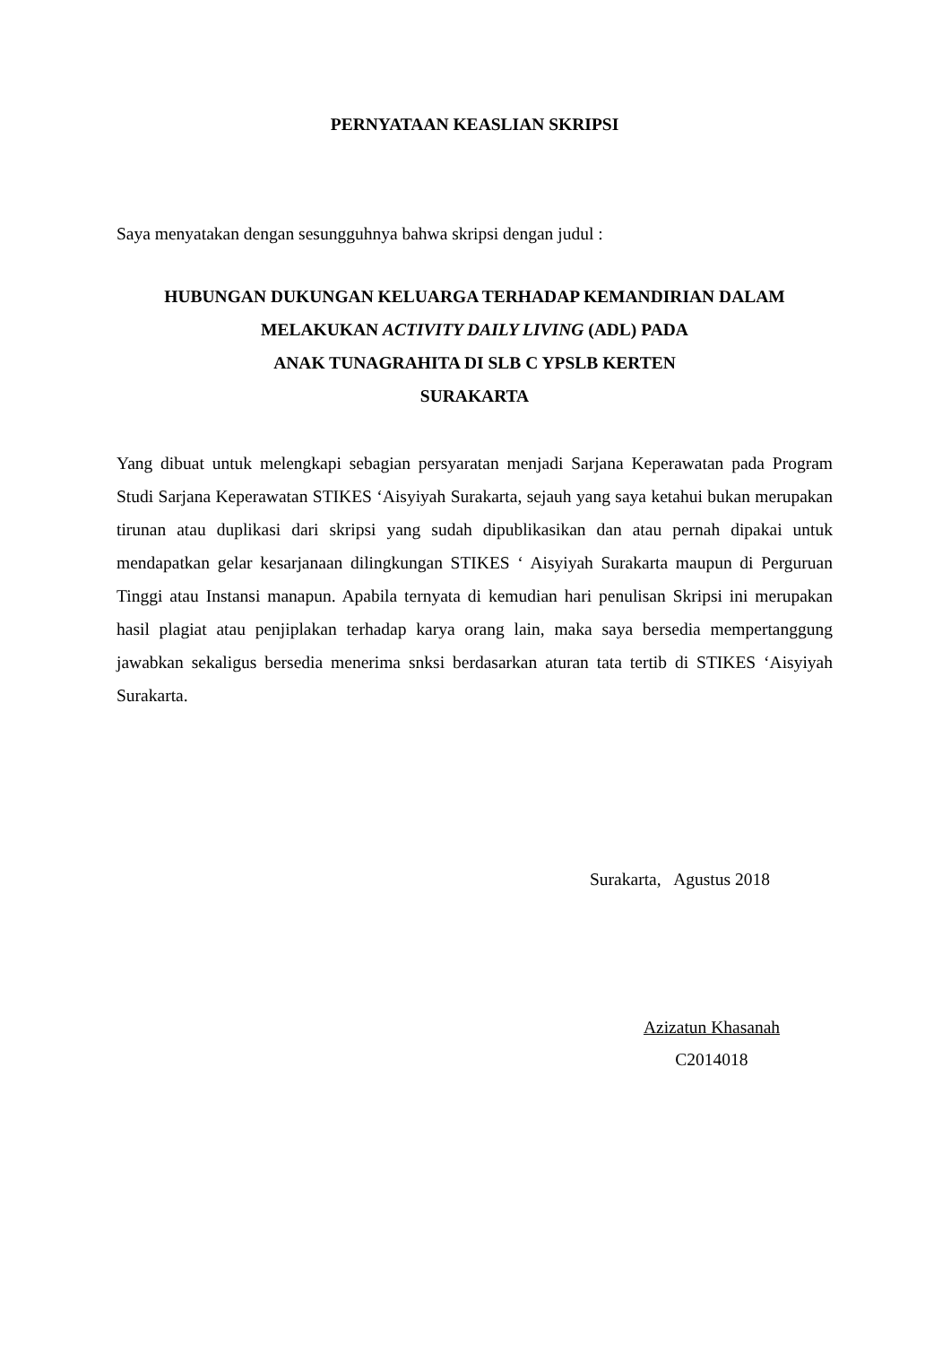PERNYATAAN KEASLIAN SKRIPSI
Saya menyatakan dengan sesungguhnya bahwa skripsi dengan judul :
HUBUNGAN DUKUNGAN KELUARGA TERHADAP KEMANDIRIAN DALAM
MELAKUKAN ACTIVITY DAILY LIVING (ADL) PADA
ANAK TUNAGRAHITA DI SLB C YPSLB KERTEN
SURAKARTA
Yang dibuat untuk melengkapi sebagian persyaratan menjadi Sarjana Keperawatan pada Program Studi Sarjana Keperawatan STIKES ‘Aisyiyah Surakarta, sejauh yang saya ketahui bukan merupakan tirunan atau duplikasi dari skripsi yang sudah dipublikasikan dan atau pernah dipakai untuk mendapatkan gelar kesarjanaan dilingkungan STIKES ‘ Aisyiyah Surakarta maupun di Perguruan Tinggi atau Instansi manapun. Apabila ternyata di kemudian hari penulisan Skripsi ini merupakan hasil plagiat atau penjiplakan terhadap karya orang lain, maka saya bersedia mempertanggung jawabkan sekaligus bersedia menerima snksi berdasarkan aturan tata tertib di STIKES ‘Aisyiyah Surakarta.
Surakarta, Agustus 2018
Azizatun Khasanah
C2014018